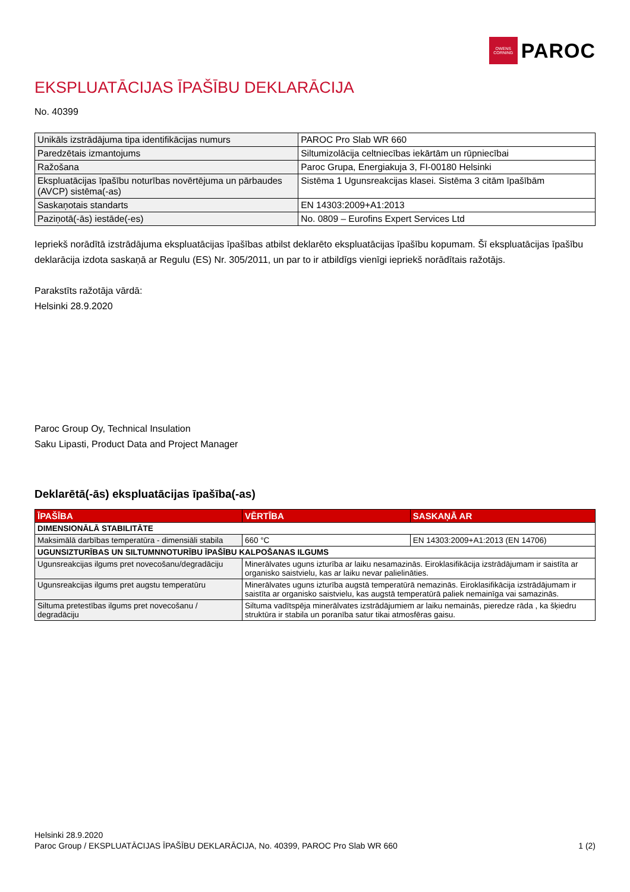OWENS CORNING
PAROC
EKSPLUATĀCIJAS ĪPAŠĪBU DEKLARĀCIJA
No. 40399
| Unikāls izstrādājuma tipa identifikācijas numurs | PAROC Pro Slab WR 660 |
| Paredzētais izmantojums | Siltumizolācija celtniecības iekārtām un rūpniecībai |
| Ražošana | Paroc Grupa, Energiakuja 3, FI-00180 Helsinki |
| Ekspluatācijas īpašību noturības novērtējuma un pārbaudes (AVCP) sistēma(-as) | Sistēma 1 Ugunsreakcijas klasei. Sistēma 3 citām īpašībām |
| Saskaņotais standarts | EN 14303:2009+A1:2013 |
| Paziņotā(-ās) iestāde(-es) | No. 0809 – Eurofins Expert Services Ltd |
Iepriekš norādītā izstrādājuma ekspluatācijas īpašības atbilst deklarēto ekspluatācijas īpašību kopumam. Šī ekspluatācijas īpašību deklarācija izdota saskaņā ar Regulu (ES) Nr. 305/2011, un par to ir atbildīgs vienīgi iepriekš norādītais ražotājs.
Parakstīts ražotāja vārdā:
Helsinki 28.9.2020
Paroc Group Oy, Technical Insulation
Saku Lipasti, Product Data and Project Manager
Deklarētā(-ās) ekspluatācijas īpašība(-as)
| ĪPAŠĪBA | VĒRTĪBA | SASKAŅĀ AR |
| --- | --- | --- |
| DIMENSIONĀLĀ STABILITĀTE | | |
| Maksimālā darbības temperatūra - dimensiāli stabila | 660 °C | EN 14303:2009+A1:2013 (EN 14706) |
| UGUNSIZTURĪBAS UN SILTUMNNOTURĪBU ĪPAŠĪBU KALPOŠANAS ILGUMS | | |
| Ugunsreakcijas ilgums pret novecošanu/degradāciju | Minerālvates uguns izturība ar laiku nesamazinās. Eiroklasifikācija izstrādājumam ir saistīta ar organisko saistvielu, kas ar laiku nevar palielināties. | |
| Ugunsreakcijas ilgums pret augstu temperatūru | Minerālvates uguns izturība augstā temperatūrā nemazinās. Eiroklasifikācija izstrādājumam ir saistīta ar organisko saistvielu, kas augstā temperatūrā paliek nemainīga vai samazinās. | |
| Siltuma pretestības ilgums pret novecošanu / degradāciju | Siltuma vadītspēja minerālvates izstrādājumiem ar laiku nemainās, pieredze rāda , ka šķiedru struktūra ir stabila un poranība satur tikai atmosfēras gaisu. | |
Helsinki 28.9.2020
Paroc Group / EKSPLUATĀCIJAS ĪPAŠĪBU DEKLARĀCIJA, No. 40399, PAROC Pro Slab WR 660 1 (2)